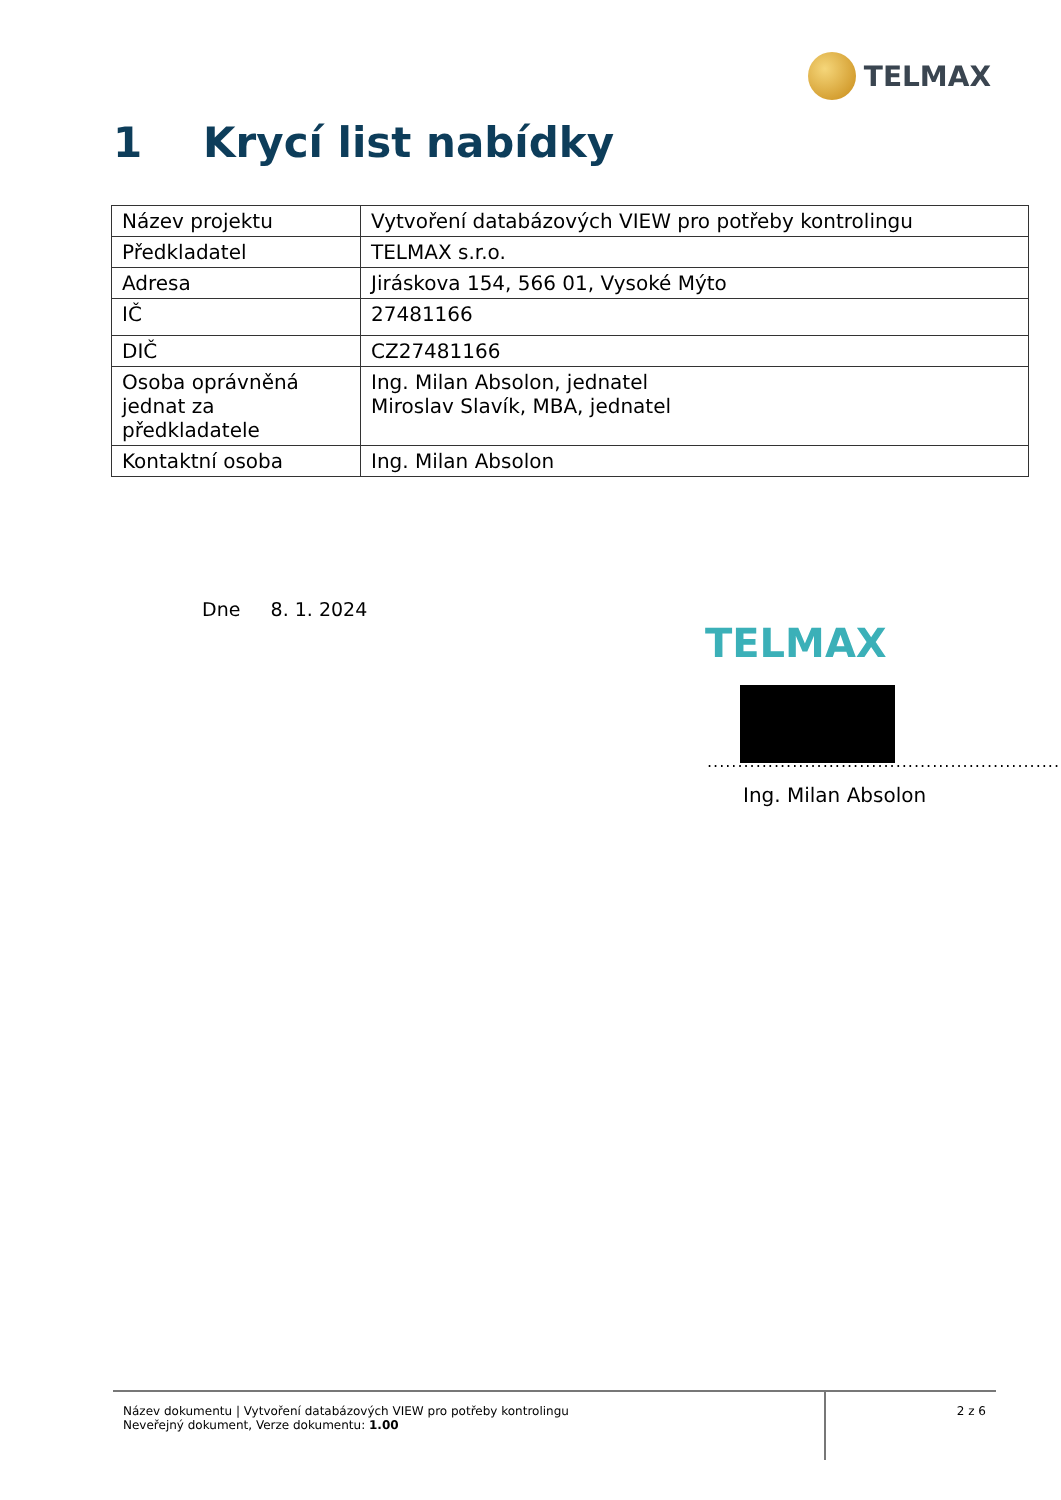TELMAX
1 Krycí list nabídky
| Název projektu | Vytvoření databázových VIEW pro potřeby kontrolingu |
| Předkladatel | TELMAX s.r.o. |
| Adresa | Jiráskova 154, 566 01, Vysoké Mýto |
| IČ | 27481166 |
| DIČ | CZ27481166 |
| Osoba oprávněná jednat za předkladatele | Ing. Milan Absolon, jednatel Miroslav Slavík, MBA, jednatel |
| Kontaktní osoba | Ing. Milan Absolon |
Dne 8. 1. 2024
TELMAX
..........................................................
Ing. Milan Absolon
Název dokumentu | Vytvoření databázových VIEW pro potřeby kontrolingu
Neveřejný dokument, Verze dokumentu: 1.00
2 z 6